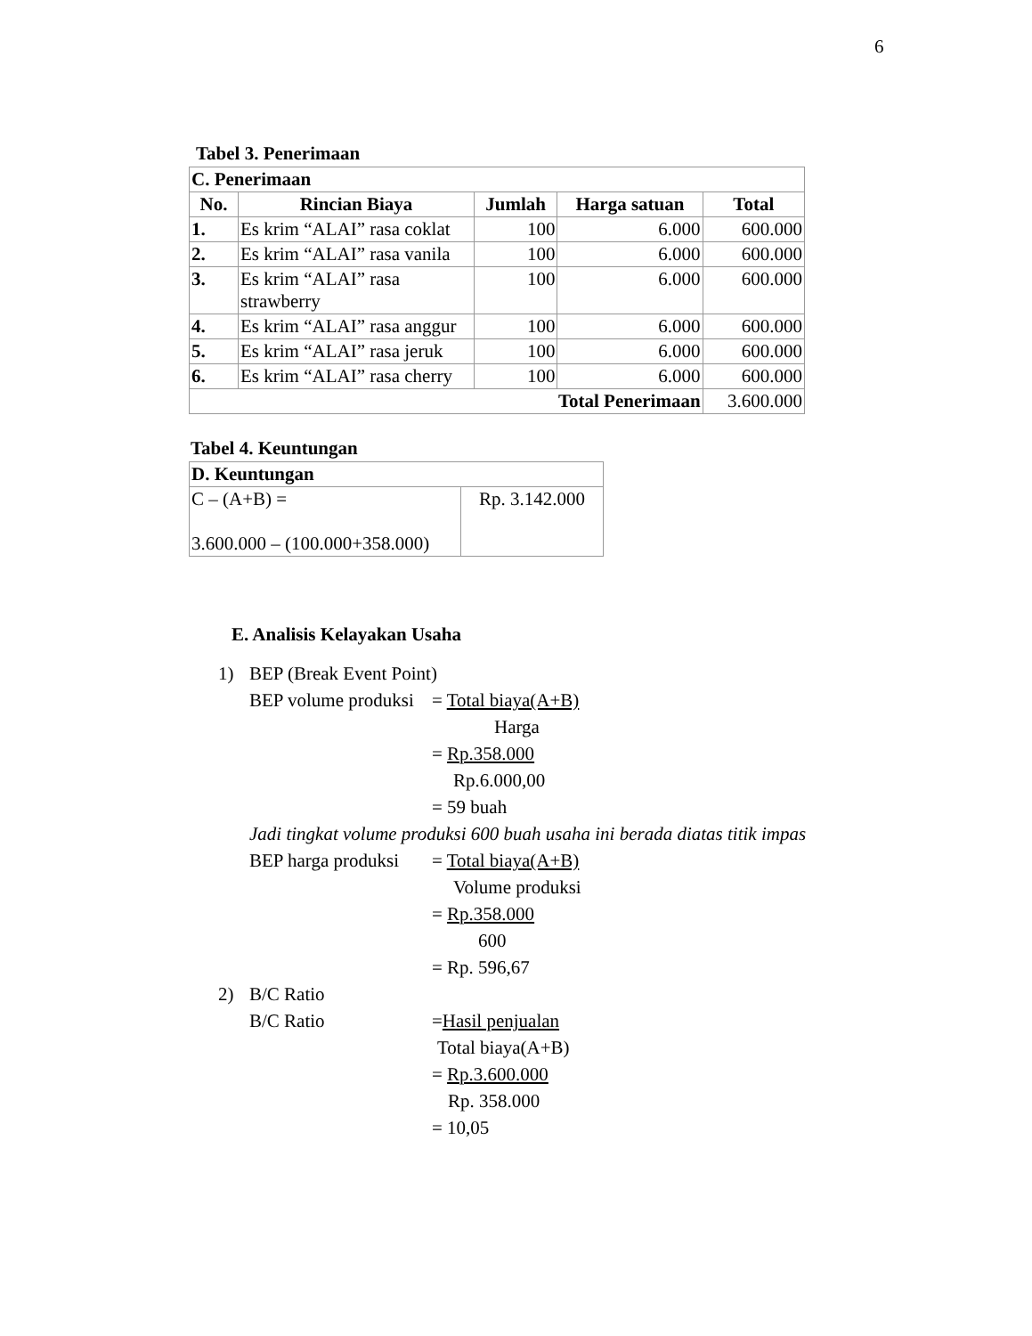6
Tabel 3. Penerimaan
| C. Penerimaan | | | | |
| --- | --- | --- | --- | --- |
| No. | Rincian Biaya | Jumlah | Harga satuan | Total |
| 1. | Es krim “ALAI” rasa coklat | 100 | 6.000 | 600.000 |
| 2. | Es krim “ALAI” rasa vanila | 100 | 6.000 | 600.000 |
| 3. | Es krim “ALAI” rasa strawberry | 100 | 6.000 | 600.000 |
| 4. | Es krim “ALAI” rasa anggur | 100 | 6.000 | 600.000 |
| 5. | Es krim “ALAI” rasa jeruk | 100 | 6.000 | 600.000 |
| 6. | Es krim “ALAI” rasa cherry | 100 | 6.000 | 600.000 |
| Total Penerimaan | | | | 3.600.000 |
Tabel 4. Keuntungan
| D. Keuntungan | |
| --- | --- |
| C – (A+B) = 3.600.000 – (100.000+358.000) | Rp. 3.142.000 |
E. Analisis Kelayakan Usaha
1) BEP (Break Event Point)
BEP volume produksi = Total biaya(A+B)
Harga
= Rp.358.000
Rp.6.000,00
= 59 buah
Jadi tingkat volume produksi 600 buah usaha ini berada diatas titik impas
BEP harga produksi = Total biaya(A+B)
Volume produksi
= Rp.358.000
600
= Rp. 596,67
2) B/C Ratio
B/C Ratio =Hasil penjualan
Total biaya(A+B)
= Rp.3.600.000
Rp. 358.000
= 10,05